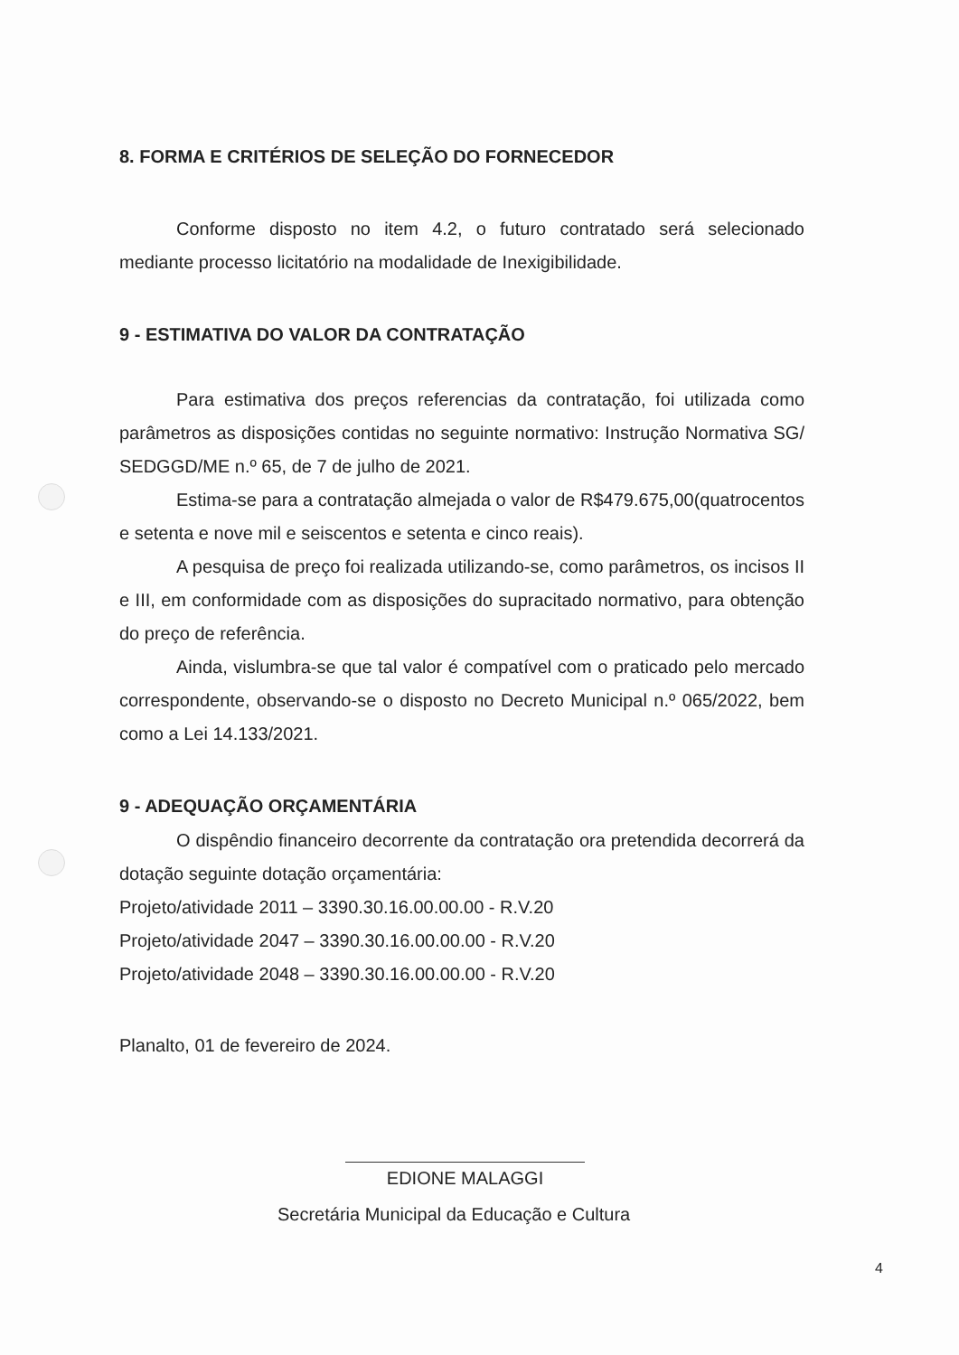8. FORMA E CRITÉRIOS DE SELEÇÃO DO FORNECEDOR
Conforme disposto no item 4.2, o futuro contratado será selecionado mediante processo licitatório na modalidade de Inexigibilidade.
9 - ESTIMATIVA DO VALOR DA CONTRATAÇÃO
Para estimativa dos preços referencias da contratação, foi utilizada como parâmetros as disposições contidas no seguinte normativo: Instrução Normativa SG/ SEDGGD/ME n.º 65, de 7 de julho de 2021.
Estima-se para a contratação almejada o valor de R$479.675,00(quatrocentos e setenta e nove mil e seiscentos e setenta e cinco reais).
A pesquisa de preço foi realizada utilizando-se, como parâmetros, os incisos II e III, em conformidade com as disposições do supracitado normativo, para obtenção do preço de referência.
Ainda, vislumbra-se que tal valor é compatível com o praticado pelo mercado correspondente, observando-se o disposto no Decreto Municipal n.º 065/2022, bem como a Lei 14.133/2021.
9 - ADEQUAÇÃO ORÇAMENTÁRIA
O dispêndio financeiro decorrente da contratação ora pretendida decorrerá da dotação seguinte dotação orçamentária:
Projeto/atividade 2011 – 3390.30.16.00.00.00 - R.V.20
Projeto/atividade 2047 – 3390.30.16.00.00.00 - R.V.20
Projeto/atividade 2048 – 3390.30.16.00.00.00 - R.V.20
Planalto, 01 de fevereiro de 2024.
EDIONE MALAGGI
Secretária Municipal da Educação e Cultura
4